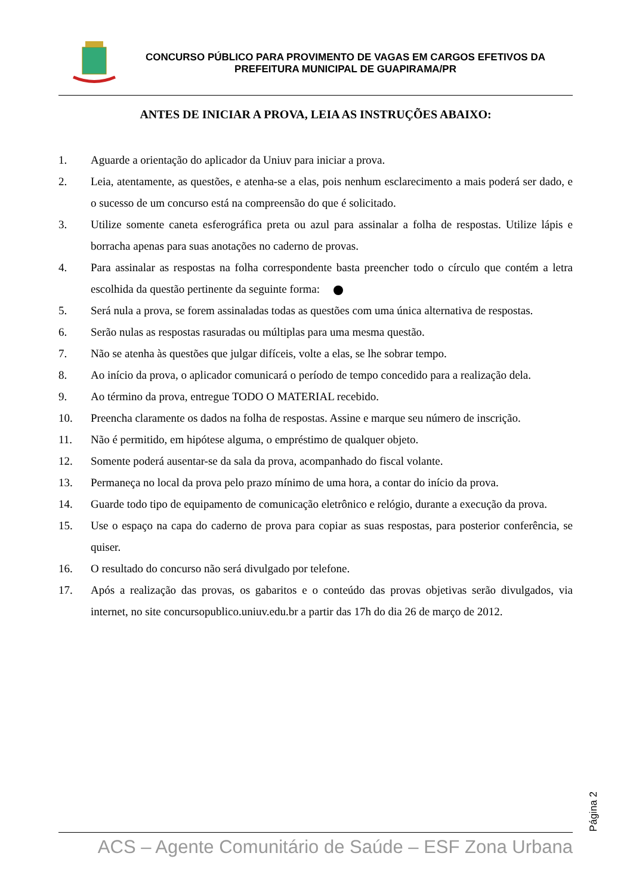CONCURSO PÚBLICO PARA PROVIMENTO DE VAGAS EM CARGOS EFETIVOS DA
PREFEITURA MUNICIPAL DE GUAPIRAMA/PR
ANTES DE INICIAR A PROVA, LEIA AS INSTRUÇÕES ABAIXO:
1. Aguarde a orientação do aplicador da Uniuv para iniciar a prova.
2. Leia, atentamente, as questões, e atenha-se a elas, pois nenhum esclarecimento a mais poderá ser dado, e o sucesso de um concurso está na compreensão do que é solicitado.
3. Utilize somente caneta esferográfica preta ou azul para assinalar a folha de respostas. Utilize lápis e borracha apenas para suas anotações no caderno de provas.
4. Para assinalar as respostas na folha correspondente basta preencher todo o círculo que contém a letra escolhida da questão pertinente da seguinte forma:
5. Será nula a prova, se forem assinaladas todas as questões com uma única alternativa de respostas.
6. Serão nulas as respostas rasuradas ou múltiplas para uma mesma questão.
7. Não se atenha às questões que julgar difíceis, volte a elas, se lhe sobrar tempo.
8. Ao início da prova, o aplicador comunicará o período de tempo concedido para a realização dela.
9. Ao término da prova, entregue TODO O MATERIAL recebido.
10. Preencha claramente os dados na folha de respostas. Assine e marque seu número de inscrição.
11. Não é permitido, em hipótese alguma, o empréstimo de qualquer objeto.
12. Somente poderá ausentar-se da sala da prova, acompanhado do fiscal volante.
13. Permaneça no local da prova pelo prazo mínimo de uma hora, a contar do início da prova.
14. Guarde todo tipo de equipamento de comunicação eletrônico e relógio, durante a execução da prova.
15. Use o espaço na capa do caderno de prova para copiar as suas respostas, para posterior conferência, se quiser.
16. O resultado do concurso não será divulgado por telefone.
17. Após a realização das provas, os gabaritos e o conteúdo das provas objetivas serão divulgados, via internet, no site concursopublico.uniuv.edu.br a partir das 17h do dia 26 de março de 2012.
Página 2
ACS – Agente Comunitário de Saúde – ESF Zona Urbana